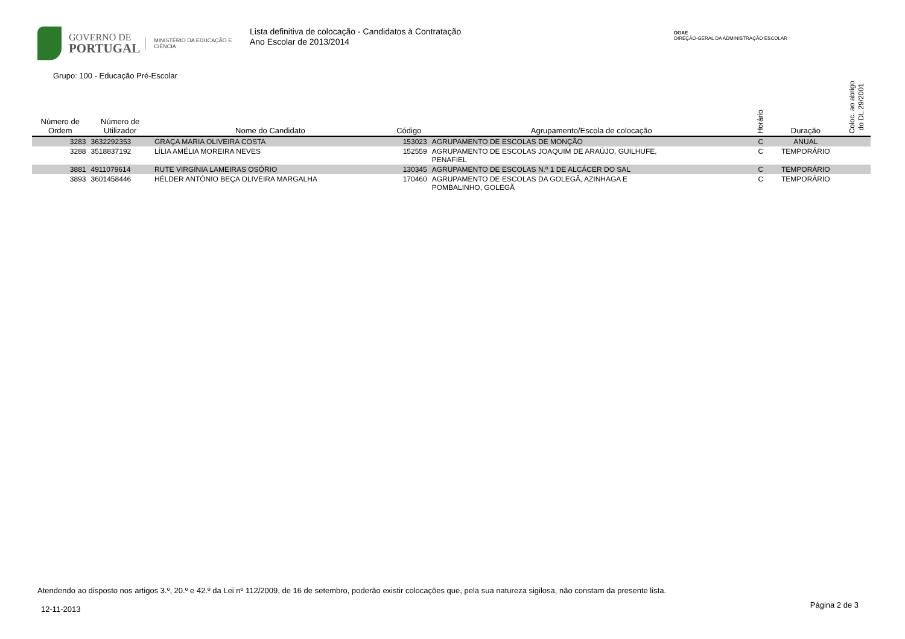GOVERNO DE
PORTUGAL
MINISTÉRIO DA EDUCAÇÃO E CIÊNCIA
Lista definitiva de colocação - Candidatos à Contratação
Ano Escolar de 2013/2014
DGAE
DIREÇÃO-GERAL DA ADMINISTRAÇÃO ESCOLAR
Grupo: 100 - Educação Pré-Escolar
| Número de Ordem | Número de Utilizador | Nome do Candidato | Código | Agrupamento/Escola de colocação | Horário | Duração | Coloc. ao abrigo do DL 29/2001 |
| --- | --- | --- | --- | --- | --- | --- | --- |
| 3283 | 3632292353 | GRAÇA MARIA OLIVEIRA COSTA | 153023 | AGRUPAMENTO DE ESCOLAS DE MONÇÃO | C | ANUAL | |
| 3288 | 3518837192 | LÍLIA AMÉLIA MOREIRA NEVES | 152559 | AGRUPAMENTO DE ESCOLAS JOAQUIM DE ARAÚJO, GUILHUFE, PENAFIEL | C | TEMPORÁRIO | |
| 3881 | 4911079614 | RUTE VIRGÍNIA LAMEIRAS OSÓRIO | 130345 | AGRUPAMENTO DE ESCOLAS N.º 1 DE ALCÁCER DO SAL | C | TEMPORÁRIO | |
| 3893 | 3601458446 | HÉLDER ANTÓNIO BEÇA OLIVEIRA MARGALHA | 170460 | AGRUPAMENTO DE ESCOLAS DA GOLEGÃ, AZINHAGA E POMBALINHO, GOLEGÃ | C | TEMPORÁRIO | |
Atendendo ao disposto nos artigos 3.º, 20.º e 42.º da Lei nº 112/2009, de 16 de setembro, poderão existir colocações que, pela sua natureza sigilosa, não constam da presente lista.
12-11-2013 Página 2 de 3